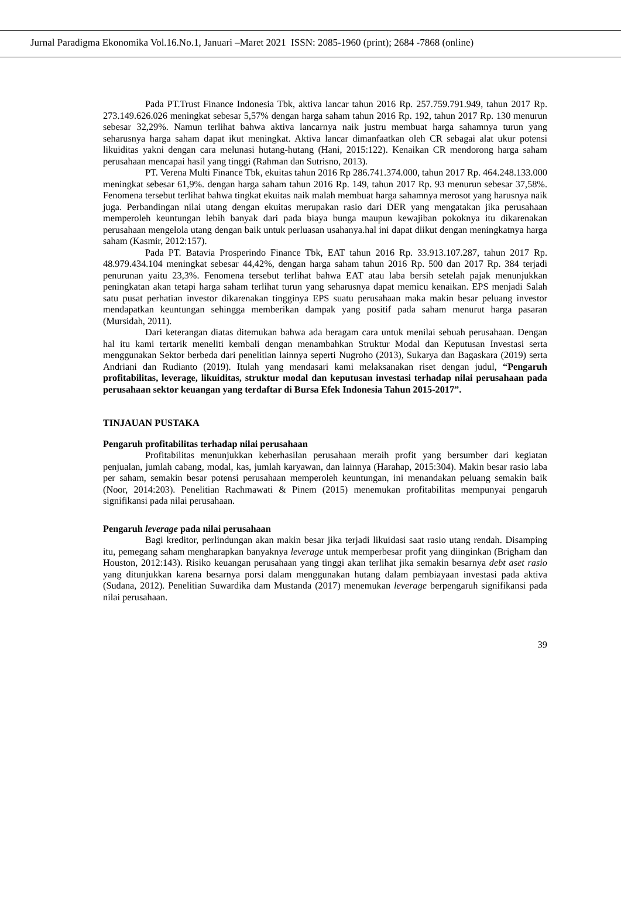Jurnal Paradigma Ekonomika Vol.16.No.1, Januari –Maret 2021 ISSN: 2085-1960 (print); 2684 -7868 (online)
Pada PT.Trust Finance Indonesia Tbk, aktiva lancar tahun 2016 Rp. 257.759.791.949, tahun 2017 Rp. 273.149.626.026 meningkat sebesar 5,57% dengan harga saham tahun 2016 Rp. 192, tahun 2017 Rp. 130 menurun sebesar 32,29%. Namun terlihat bahwa aktiva lancarnya naik justru membuat harga sahamnya turun yang seharusnya harga saham dapat ikut meningkat. Aktiva lancar dimanfaatkan oleh CR sebagai alat ukur potensi likuiditas yakni dengan cara melunasi hutang-hutang (Hani, 2015:122). Kenaikan CR mendorong harga saham perusahaan mencapai hasil yang tinggi (Rahman dan Sutrisno, 2013).
PT. Verena Multi Finance Tbk, ekuitas tahun 2016 Rp 286.741.374.000, tahun 2017 Rp. 464.248.133.000 meningkat sebesar 61,9%. dengan harga saham tahun 2016 Rp. 149, tahun 2017 Rp. 93 menurun sebesar 37,58%. Fenomena tersebut terlihat bahwa tingkat ekuitas naik malah membuat harga sahamnya merosot yang harusnya naik juga. Perbandingan nilai utang dengan ekuitas merupakan rasio dari DER yang mengatakan jika perusahaan memperoleh keuntungan lebih banyak dari pada biaya bunga maupun kewajiban pokoknya itu dikarenakan perusahaan mengelola utang dengan baik untuk perluasan usahanya.hal ini dapat diikut dengan meningkatnya harga saham (Kasmir, 2012:157).
Pada PT. Batavia Prosperindo Finance Tbk, EAT tahun 2016 Rp. 33.913.107.287, tahun 2017 Rp. 48.979.434.104 meningkat sebesar 44,42%, dengan harga saham tahun 2016 Rp. 500 dan 2017 Rp. 384 terjadi penurunan yaitu 23,3%. Fenomena tersebut terlihat bahwa EAT atau laba bersih setelah pajak menunjukkan peningkatan akan tetapi harga saham terlihat turun yang seharusnya dapat memicu kenaikan. EPS menjadi Salah satu pusat perhatian investor dikarenakan tingginya EPS suatu perusahaan maka makin besar peluang investor mendapatkan keuntungan sehingga memberikan dampak yang positif pada saham menurut harga pasaran (Mursidah, 2011).
Dari keterangan diatas ditemukan bahwa ada beragam cara untuk menilai sebuah perusahaan. Dengan hal itu kami tertarik meneliti kembali dengan menambahkan Struktur Modal dan Keputusan Investasi serta menggunakan Sektor berbeda dari penelitian lainnya seperti Nugroho (2013), Sukarya dan Bagaskara (2019) serta Andriani dan Rudianto (2019). Itulah yang mendasari kami melaksanakan riset dengan judul, “Pengaruh profitabilitas, leverage, likuiditas, struktur modal dan keputusan investasi terhadap nilai perusahaan pada perusahaan sektor keuangan yang terdaftar di Bursa Efek Indonesia Tahun 2015-2017”.
TINJAUAN PUSTAKA
Pengaruh profitabilitas terhadap nilai perusahaan
Profitabilitas menunjukkan keberhasilan perusahaan meraih profit yang bersumber dari kegiatan penjualan, jumlah cabang, modal, kas, jumlah karyawan, dan lainnya (Harahap, 2015:304). Makin besar rasio laba per saham, semakin besar potensi perusahaan memperoleh keuntungan, ini menandakan peluang semakin baik (Noor, 2014:203). Penelitian Rachmawati & Pinem (2015) menemukan profitabilitas mempunyai pengaruh signifikansi pada nilai perusahaan.
Pengaruh leverage pada nilai perusahaan
Bagi kreditor, perlindungan akan makin besar jika terjadi likuidasi saat rasio utang rendah. Disamping itu, pemegang saham mengharapkan banyaknya leverage untuk memperbesar profit yang diinginkan (Brigham dan Houston, 2012:143). Risiko keuangan perusahaan yang tinggi akan terlihat jika semakin besarnya debt aset rasio yang ditunjukkan karena besarnya porsi dalam menggunakan hutang dalam pembiayaan investasi pada aktiva (Sudana, 2012). Penelitian Suwardika dam Mustanda (2017) menemukan leverage berpengaruh signifikansi pada nilai perusahaan.
39